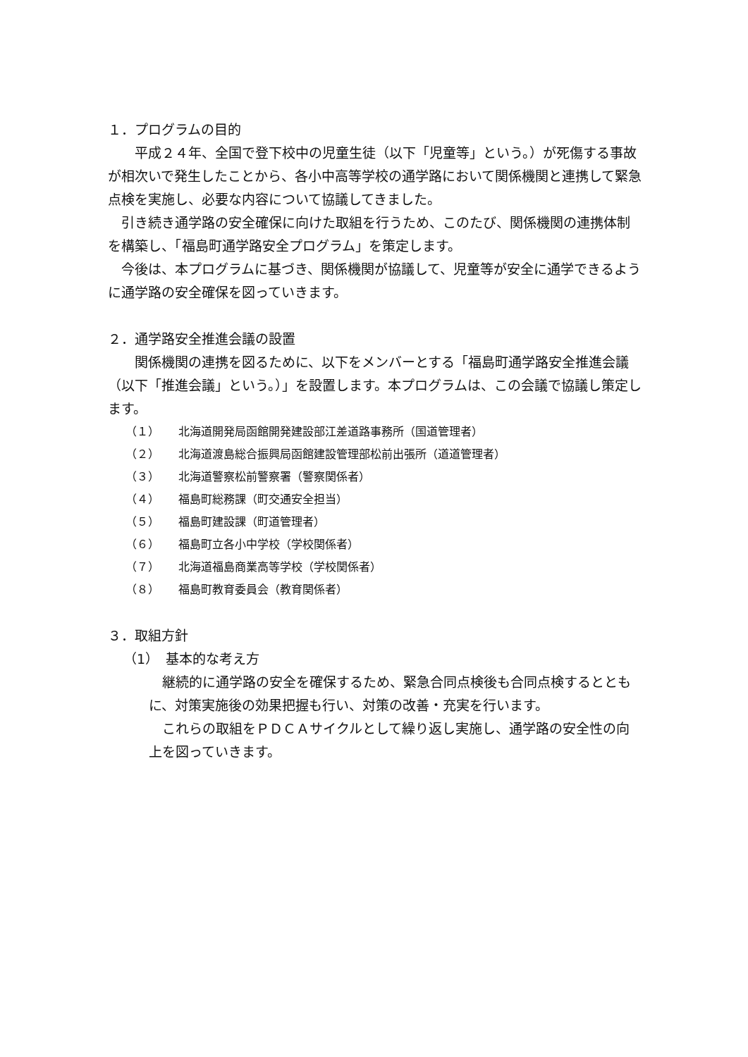１．プログラムの目的
平成２４年、全国で登下校中の児童生徒（以下「児童等」という。）が死傷する事故が相次いで発生したことから、各小中高等学校の通学路において関係機関と連携して緊急点検を実施し、必要な内容について協議してきました。
引き続き通学路の安全確保に向けた取組を行うため、このたび、関係機関の連携体制を構築し、「福島町通学路安全プログラム」を策定します。
今後は、本プログラムに基づき、関係機関が協議して、児童等が安全に通学できるように通学路の安全確保を図っていきます。
２．通学路安全推進会議の設置
関係機関の連携を図るために、以下をメンバーとする「福島町通学路安全推進会議（以下「推進会議」という。）」を設置します。本プログラムは、この会議で協議し策定します。
（１） 北海道開発局函館開発建設部江差道路事務所（国道管理者）
（２） 北海道渡島総合振興局函館建設管理部松前出張所（道道管理者）
（３） 北海道警察松前警察署（警察関係者）
（４） 福島町総務課（町交通安全担当）
（５） 福島町建設課（町道管理者）
（６） 福島町立各小中学校（学校関係者）
（７） 北海道福島商業高等学校（学校関係者）
（８） 福島町教育委員会（教育関係者）
３．取組方針
（1）　基本的な考え方
継続的に通学路の安全を確保するため、緊急合同点検後も合同点検するとともに、対策実施後の効果把握も行い、対策の改善・充実を行います。
これらの取組をＰＤＣＡサイクルとして繰り返し実施し、通学路の安全性の向上を図っていきます。